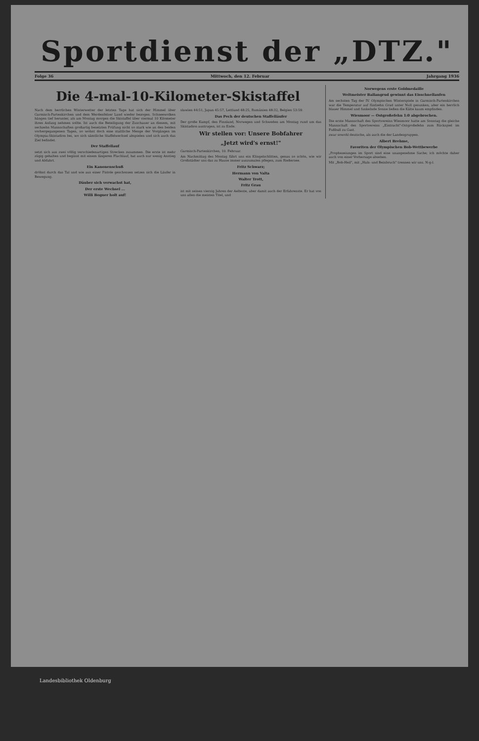Sportdienst der „DTZ."
Folge 36 Mittwoch, den 12. Februar Jahrgang 1936
Die 4-mal-10-Kilometer-Skistaffel
Nach dem herrlichen Winterwetter der letzten Tage hat sich der Himmel über Garmisch-Partenkirchen und dem Werdenfelser Land wieder bezogen. Schneewolken hängen tief herunter, als am Montag morgen die Skistaffel über viermal 10 Kilometer ihren Anfang nehmen sollte. Ist auch die Beteiligung der Zuschauer an diesem, mit sechzehn Mannschaften großartig besetzten Prüfung nicht so stark wie an den beiden vorhergegangenen Tagen, so wohnt doch eine stattliche Menge der Vorgängen im Olympia-Skistadion bei, wo sich sämtliche Staffelwechsel abspielen und sich auch das Ziel befindet.
Der Staffellauf
setzt sich aus zwei völlig verschiedenartigen Strecken zusammen. Die erste ist mehr zügig gehalten und beginnt mit einem längeren Flachlauf, hat auch nur wenig Anstieg und Abfahrt.
Ein Kanonenschuß
dröhnt durch das Tal und wie aus einer Pistole geschossen setzen sich die Läufer in Bewegung.
Däuber sich verwachst hat,
Der erste Wechsel ...
Willi Bogner holt auf!
slawien 44:51, Japan 45:57, Lettland 48:25, Rumänien 48:32, Belgien 53:59.
Das Pech der deutschen Staffelläufer
Der große Kampf, den Finnland, Norwegen und Schweden am Montag rund um das Skistadion austrugen, ist zu Ende.
Wir stellen vor: Unsere Bobfahrer
„Jetzt wird's ernst!"
Garmisch-Partenkirchen, 10. Februar.
Am Nachmittag des Montag fährt uns ein Klingelschlitten, genau so schön, wie wir Großstädter uns das zu Hause immer auszumalen pflegen, zum Rießersee.
Fritz Schwarz;
Hermann von Valta
Walter Trott,
Fritz Grau
ist mit seinen vierzig Jahren der Aelteste, aber damit auch der Erfahrenste. Er hat von uns allen die meisten Titel, und
Norwegens erste Goldmedaille
Weltmeister Ballangrud gewinnt das Eisschnellaufen
Am sechsten Tag der IV. Olympischen Winterspiele in Garmisch-Partenkirchen war die Temperatur auf fünfzehn Grad unter Null gesunken, aber ein herrlich blauer Himmel und funkelnde Sonne ließen die Kälte kaum empfinden.
Wiesmoor — Ostgroßefehn 1:0 abgebrochen.
Die erste Mannschaft des Sportvereins Wiesmoor hatte am Sonntag die gleiche Mannschaft des Sportvereins „Eintracht"-Ostgroßefehn zum Rückspiel im Fußball zu Gast.
zwar sowohl deutsche, als auch die der Landesgruppen.
Albert Brehme,
Favoriten der Olympischen Bob-Wettbewerbe
„Prophezeiungen im Sport sind eine unangenehme Sache; ich möchte daher auch von einer Vorhersage absehen.
Mit „Bob-Heil", mit „Hals- und Beinbruch" trennen wir uns. N-g-l.
Landesbibliothek Oldenburg